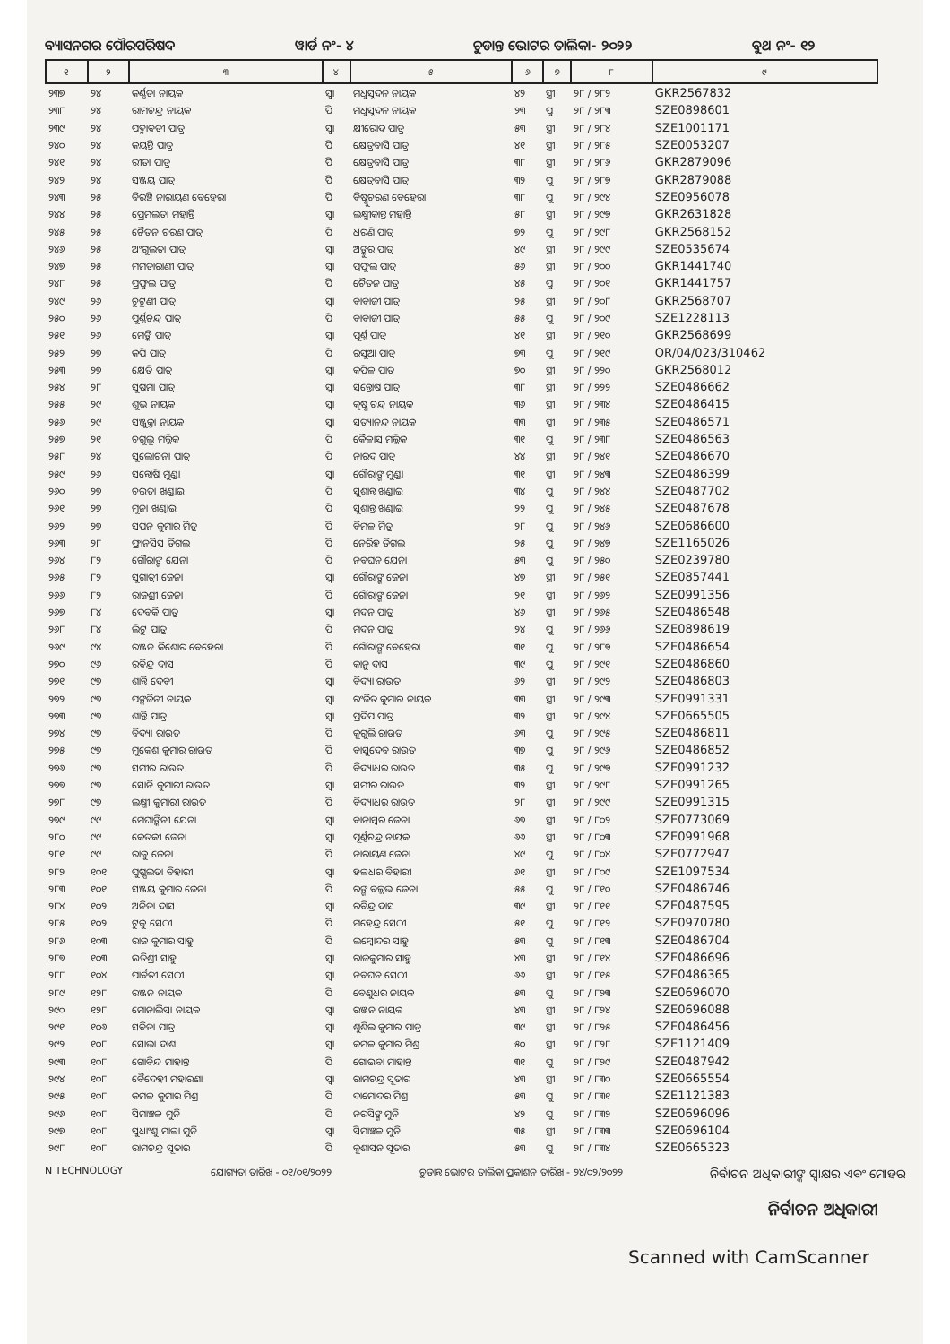ବ୍ୟାସନଗର ପୌରପରିଷଦ ୱାର୍ଡ ନଂ- ୪ ଚୁଡାନ୍ତ ଭୋଟର ତାଲିକା- ୨୦୨୨ ବୁଥ ନଂ- ୧୨
| ୧ | ୨ | ୩ | ୪ | ୫ | ୬ | ୭ | ୮ | ୯ |
| --- | --- | --- | --- | --- | --- | --- | --- | --- |
| ୨୩୭ | ୨୪ | କର୍ଣ୍ଣତା ନାୟକ | ସ୍ୱା | ମଧୁସୂଦନ ନାୟକ | ୪୨ | ସ୍ତ୍ରୀ | ୨୮ / ୨୮୨ | GKR2567832 |
| ୨୩୮ | ୨୪ | ରାମଚନ୍ଦ୍ର ନାୟକ | ପି | ମଧୁସୂଦନ ନାୟକ | ୨୩ | ପୁ | ୨୮ / ୨୮୩ | SZE0898601 |
| ୨୩୯ | ୨୪ | ପଦ୍ମାବତୀ ପାତ୍ର | ସ୍ୱା | କ୍ଷୀରୋଦ ପାତ୍ର | ୫୩ | ସ୍ତ୍ରୀ | ୨୮ / ୨୮୪ | SZE1001171 |
| ୨୪୦ | ୨୪ | କୟନ୍ତି ପାତ୍ର | ପି | କ୍ଷେତ୍ରବାସି ପାତ୍ର | ୪୧ | ସ୍ତ୍ରୀ | ୨୮ / ୨୮୫ | SZE0053207 |
| ୨୪୧ | ୨୪ | ରୀତା ପାତ୍ର | ପି | କ୍ଷେତ୍ରବାସି ପାତ୍ର | ୩୮ | ସ୍ତ୍ରୀ | ୨୮ / ୨୮୬ | GKR2879096 |
| ୨୪୨ | ୨୪ | ସଞ୍ଜୟ ପାତ୍ର | ପି | କ୍ଷେତ୍ରବାସି ପାତ୍ର | ୩୨ | ପୁ | ୨୮ / ୨୮୭ | GKR2879088 |
| ୨୪୩ | ୨୫ | ବିରଞ୍ଚି ନାରାୟଣ ବେହେରା | ପି | ବିଷ୍ଣୁଚରଣ ବେହେରା | ୩୮ | ପୁ | ୨୮ / ୨୯୪ | SZE0956078 |
| ୨୪୪ | ୨୫ | ପ୍ରେମଲତା ମହାନ୍ତି | ସ୍ୱା | ଲକ୍ଷ୍ମୀକାନ୍ତ ମହାନ୍ତି | ୫୮ | ସ୍ତ୍ରୀ | ୨୮ / ୨୯୭ | GKR2631828 |
| ୨୪୫ | ୨୫ | ଚୈତନ ଚରଣ ପାତ୍ର | ପି | ଧରଣି ପାତ୍ର | ୭୨ | ପୁ | ୨୮ / ୨୯୮ | GKR2568152 |
| ୨୪୬ | ୨୫ | ଅଂଗୁଲତା ପାତ୍ର | ସ୍ୱା | ଅଙ୍କୁର ପାତ୍ର | ୪୯ | ସ୍ତ୍ରୀ | ୨୮ / ୨୯୯ | SZE0535674 |
| ୨୪୭ | ୨୫ | ମମତାରାଣୀ ପାତ୍ର | ସ୍ୱା | ପ୍ରଫୁଲ ପାତ୍ର | ୫୬ | ସ୍ତ୍ରୀ | ୨୮ / ୨୦୦ | GKR1441740 |
| ୨୪୮ | ୨୫ | ପ୍ରଫୁଲ ପାତ୍ର | ପି | ଚୈତନ ପାତ୍ର | ୪୫ | ପୁ | ୨୮ / ୨୦୧ | GKR1441757 |
| ୨୪୯ | ୨୬ | ଚୁଟୁଣୀ ପାତ୍ର | ସ୍ୱା | ବାବାଜୀ ପାତ୍ର | ୨୫ | ସ୍ତ୍ରୀ | ୨୮ / ୨୦୮ | GKR2568707 |
| ୨୫୦ | ୨୬ | ପୁର୍ଣ୍ଣଚନ୍ଦ୍ର ପାତ୍ର | ପି | ବାବାଜୀ ପାତ୍ର | ୫୫ | ପୁ | ୨୮ / ୨୦୯ | SZE1228113 |
| ୨୫୧ | ୨୬ | ମେଙ୍କି ପାତ୍ର | ସ୍ୱା | ପୂର୍ଣ୍ଣ ପାତ୍ର | ୪୧ | ସ୍ତ୍ରୀ | ୨୮ / ୨୧୦ | GKR2568699 |
| ୨୫୨ | ୨୭ | କପି ପାତ୍ର | ପି | ରସୁଆ ପାତ୍ର | ୭୩ | ପୁ | ୨୮ / ୨୧୯ | OR/04/023/310462 |
| ୨୫୩ | ୨୭ | କ୍ଷେତ୍ରି ପାତ୍ର | ସ୍ୱା | କପିଳ ପାତ୍ର | ୭୦ | ସ୍ତ୍ରୀ | ୨୮ / ୨୨୦ | GKR2568012 |
| ୨୫୪ | ୨୮ | ସୁଷମା ପାତ୍ର | ସ୍ୱା | ସନ୍ତୋଷ ପାତ୍ର | ୩୮ | ସ୍ତ୍ରୀ | ୨୮ / ୨୨୨ | SZE0486662 |
| ୨୫୫ | ୨୯ | ଶୁଭ ନାୟକ | ସ୍ୱା | କୃଷ୍ଣ ଚନ୍ଦ୍ର ନାୟକ | ୩୬ | ସ୍ତ୍ରୀ | ୨୮ / ୨୩୪ | SZE0486415 |
| ୨୫୬ | ୨୯ | ସଞ୍ଜୁକ୍ତା ନାୟକ | ସ୍ୱା | ସତ୍ୟାନନ୍ଦ ନାୟକ | ୩୩ | ସ୍ତ୍ରୀ | ୨୮ / ୨୩୫ | SZE0486571 |
| ୨୫୭ | ୨୧ | ଚଗୁଲୁ ମଲ୍ଲିକ | ପି | କୈଳାସ ମଲ୍ଲିକ | ୩୧ | ପୁ | ୨୮ / ୨୩୮ | SZE0486563 |
| ୨୫୮ | ୨୪ | ସୁଲୋଚନା ପାତ୍ର | ପି | ନାରଦ ପାତ୍ର | ୪୪ | ସ୍ତ୍ରୀ | ୨୮ / ୨୪୧ | SZE0486670 |
| ୨୫୯ | ୨୬ | ସନ୍ତୋଷି ମୁଣ୍ଡା | ସ୍ୱା | ଗୌରାଙ୍ଗ ମୁଣ୍ଡା | ୩୧ | ସ୍ତ୍ରୀ | ୨୮ / ୨୪୩ | SZE0486399 |
| ୨୬୦ | ୨୭ | ଚଇତା ଖଣ୍ଡାଇ | ପି | ସୁଶାନ୍ତ ଖଣ୍ଡାଇ | ୩୪ | ପୁ | ୨୮ / ୨୪୪ | SZE0487702 |
| ୨୬୧ | ୨୭ | ମୁନା ଖଣ୍ଡାଇ | ପି | ସୁଶାନ୍ତ ଖଣ୍ଡାଇ | ୨୨ | ପୁ | ୨୮ / ୨୪୫ | SZE0487678 |
| ୨୬୨ | ୨୭ | ସପନ କୁମାର ମିତ୍ର | ପି | ବିମଳ ମିତ୍ର | ୨୮ | ପୁ | ୨୮ / ୨୪୬ | SZE0686600 |
| ୨୬୩ | ୨୮ | ଫ୍ରାନସିସ ଡିଗଲ | ପି | ନେରିହ ଡିଗଲ | ୨୫ | ପୁ | ୨୮ / ୨୪୭ | SZE1165026 |
| ୨୬୪ | ୮୨ | ଗୌରାଙ୍ଗ ଯେନା | ପି | ନବଘନ ଯେନା | ୫୩ | ପୁ | ୨୮ / ୨୫୦ | SZE0239780 |
| ୨୬୫ | ୮୨ | ସୁଗାତ୍ରୀ ଜେନା | ସ୍ୱା | ଗୌରାଙ୍ଗ ଜେନା | ୪୭ | ସ୍ତ୍ରୀ | ୨୮ / ୨୫୧ | SZE0857441 |
| ୨୬୬ | ୮୨ | ରାଜଶ୍ରୀ ଜେନା | ପି | ଗୌରାଙ୍ଗ ଜେନା | ୨୧ | ସ୍ତ୍ରୀ | ୨୮ / ୨୬୨ | SZE0991356 |
| ୨୬୭ | ୮୪ | ଦେବକି ପାତ୍ର | ସ୍ୱା | ମଦନ ପାତ୍ର | ୪୬ | ସ୍ତ୍ରୀ | ୨୮ / ୨୬୫ | SZE0486548 |
| ୨୬୮ | ୮୪ | ଲିଟୁ ପାତ୍ର | ପି | ମଦନ ପାତ୍ର | ୨୪ | ପୁ | ୨୮ / ୨୬୬ | SZE0898619 |
| ୨୬୯ | ୯୪ | ରଞ୍ଜନ କିଶୋର ବେହେରା | ପି | ଗୌରାଙ୍ଗ ବେହେରା | ୩୧ | ପୁ | ୨୮ / ୨୮୭ | SZE0486654 |
| ୨୭୦ | ୯୬ | ରବିନ୍ଦ୍ର ଦାସ | ପି | କାନୁ ଦାସ | ୩୯ | ପୁ | ୨୮ / ୨୯୧ | SZE0486860 |
| ୨୭୧ | ୯୭ | ଶାନ୍ତି ଦେବୀ | ସ୍ୱା | ବିଦ୍ୟା ରାଉତ | ୬୨ | ସ୍ତ୍ରୀ | ୨୮ / ୨୯୨ | SZE0486803 |
| ୨୭୨ | ୯୭ | ପଙ୍କଜିନୀ ନାୟକ | ସ୍ୱା | ରଂଜିତ କୁମାର ନାୟକ | ୩୩ | ସ୍ତ୍ରୀ | ୨୮ / ୨୯୩ | SZE0991331 |
| ୨୭୩ | ୯୭ | ଶାନ୍ତି ପାତ୍ର | ସ୍ୱା | ପ୍ରଦିପ ପାତ୍ର | ୩୨ | ସ୍ତ୍ରୀ | ୨୮ / ୨୯୪ | SZE0665505 |
| ୨୭୪ | ୯୭ | ବିଦ୍ୟା ରାଉତ | ପି | କୁଗୁଲି ରାଉତ | ୬୩ | ପୁ | ୨୮ / ୨୯୫ | SZE0486811 |
| ୨୭୫ | ୯୭ | ମୁକେଶ କୁମାର ରାଉତ | ପି | ବାସୁଦେବ ରାଉତ | ୩୭ | ପୁ | ୨୮ / ୨୯୬ | SZE0486852 |
| ୨୭୬ | ୯୭ | ସମୀର ରାଉତ | ପି | ବିଦ୍ୟାଧର ରାଉତ | ୩୫ | ପୁ | ୨୮ / ୨୯୭ | SZE0991232 |
| ୨୭୭ | ୯୭ | ସୋନି କୁମାରୀ ରାଉତ | ସ୍ୱା | ସମୀର ରାଉତ | ୩୨ | ସ୍ତ୍ରୀ | ୨୮ / ୨୯୮ | SZE0991265 |
| ୨୭୮ | ୯୭ | ଲକ୍ଷ୍ମୀ କୁମାରୀ ରାଉତ | ପି | ବିଦ୍ୟାଧର ରାଉତ | ୨୮ | ସ୍ତ୍ରୀ | ୨୮ / ୨୯୯ | SZE0991315 |
| ୨୭୯ | ୯୯ | ମେଘାଙ୍କିନୀ ଯେନା | ସ୍ୱା | ବାନାମ୍ବର ଜେନା | ୬୭ | ସ୍ତ୍ରୀ | ୨୮ / ୮୦୨ | SZE0773069 |
| ୨୮୦ | ୯୯ | କେତକୀ ଜେନା | ସ୍ୱା | ପୂର୍ଣ୍ଣଚନ୍ଦ୍ର ନାୟକ | ୬୬ | ସ୍ତ୍ରୀ | ୨୮ / ୮୦୩ | SZE0991968 |
| ୨୮୧ | ୯୯ | ରାଜୁ ଜେନା | ପି | ନାରାୟଣ ଜେନା | ୪୯ | ପୁ | ୨୮ / ୮୦୪ | SZE0772947 |
| ୨୮୨ | ୧୦୧ | ପୁଷ୍ପଲତା ବିହାରୀ | ସ୍ୱା | ହଳଧର ବିହାରୀ | ୬୧ | ସ୍ତ୍ରୀ | ୨୮ / ୮୦୯ | SZE1097534 |
| ୨୮୩ | ୧୦୧ | ସଞ୍ଜୟ କୁମାର ଜେନା | ପି | ରଙ୍ଗ ବଲ୍ଲଭ ଜେନା | ୫୫ | ପୁ | ୨୮ / ୮୧୦ | SZE0486746 |
| ୨୮୪ | ୧୦୨ | ଅନିତା ଦାସ | ସ୍ୱା | ରବିନ୍ଦ୍ର ଦାସ | ୩୯ | ସ୍ତ୍ରୀ | ୨୮ / ୮୧୧ | SZE0487595 |
| ୨୮୫ | ୧୦୨ | ଟୁକୁ ସେଠୀ | ପି | ମହେନ୍ଦ୍ର ସେଠୀ | ୫୧ | ପୁ | ୨୮ / ୮୧୨ | SZE0970780 |
| ୨୮୬ | ୧୦୩ | ରାଜ କୁମାର ସାହୁ | ପି | ଲମ୍ବୋଦର ସାହୁ | ୫୩ | ପୁ | ୨୮ / ୮୧୩ | SZE0486704 |
| ୨୮୭ | ୧୦୩ | ଇତିଶ୍ରୀ ସାହୁ | ସ୍ୱା | ରାଜକୁମାର ସାହୁ | ୪୩ | ସ୍ତ୍ରୀ | ୨୮ / ୮୧୪ | SZE0486696 |
| ୨୮୮ | ୧୦୪ | ପାର୍ବତୀ ସେଠୀ | ସ୍ୱା | ନବଘନ ସେଠୀ | ୬୬ | ସ୍ତ୍ରୀ | ୨୮ / ୮୧୫ | SZE0486365 |
| ୨୮୯ | ୧୨୮ | ରଞ୍ଜନ ନାୟକ | ପି | ବେଣୁଧର ନାୟକ | ୫୩ | ପୁ | ୨୮ / ୮୨୩ | SZE0696070 |
| ୨୯୦ | ୧୨୮ | ମୋନାଲିସା ନାୟକ | ସ୍ୱା | ରଞ୍ଜନ ନାୟକ | ୪୩ | ସ୍ତ୍ରୀ | ୨୮ / ୮୨୪ | SZE0696088 |
| ୨୯୧ | ୧୦୬ | ସବିତା ପାତ୍ର | ସ୍ୱା | ଶୁଶିଲ କୁମାର ପାତ୍ର | ୩୯ | ସ୍ତ୍ରୀ | ୨୮ / ୮୨୫ | SZE0486456 |
| ୨୯୨ | ୧୦୮ | ସୋଭା ଦାଶ | ସ୍ୱା | କମଳ କୁମାର ମିଶ୍ର | ୫୦ | ସ୍ତ୍ରୀ | ୨୮ / ୮୨୮ | SZE1121409 |
| ୨୯୩ | ୧୦୮ | ଗୋବିନ୍ଦ ମାହାନ୍ତ | ପି | ଗୋଇବା ମାହାନ୍ତ | ୩୧ | ପୁ | ୨୮ / ୮୨୯ | SZE0487942 |
| ୨୯୪ | ୧୦୮ | ବୈଦେହୀ ମହାରଣା | ସ୍ୱା | ରାମଚନ୍ଦ୍ର ସୂତାର | ୪୩ | ସ୍ତ୍ରୀ | ୨୮ / ୮୩୦ | SZE0665554 |
| ୨୯୫ | ୧୦୮ | କମଳ କୁମାର ମିଶ୍ର | ପି | ଦାମୋଦର ମିଶ୍ର | ୫୩ | ପୁ | ୨୮ / ୮୩୧ | SZE1121383 |
| ୨୯୬ | ୧୦୮ | ସିମାଞ୍ଚଳ ମୁନି | ପି | ନରସିଙ୍ଗ ମୁନି | ୪୨ | ପୁ | ୨୮ / ୮୩୨ | SZE0696096 |
| ୨୯୭ | ୧୦୮ | ସୁଧାଂଶୁ ମାଳା ମୁନି | ସ୍ୱା | ସିମାଞ୍ଚଳ ମୁନି | ୩୫ | ସ୍ତ୍ରୀ | ୨୮ / ୮୩୩ | SZE0696104 |
| ୨୯୮ | ୧୦୮ | ରାମଚନ୍ଦ୍ର ସୂତାର | ପି | କୁଶାସନ ସୂତାର | ୫୩ | ପୁ | ୨୮ / ୮୩୪ | SZE0665323 |
N TECHNOLOGY ଯୋଗ୍ୟତା ତାରିଖ - ୦୧/୦୧/୨୦୨୨ ଚୁଡାନ୍ତ ଭୋଟର ତାଲିକା ପ୍ରକାଶନ ତାରିଖ - ୨୪/୦୨/୨୦୨୨ ନିର୍ବାଚନ ଅଧିକାରୀଙ୍କ ସ୍ୱାକ୍ଷର ଏବଂ ମୋହର
ନିର୍ବାଚନ ଅଧିକାରୀ
Scanned with CamScanner